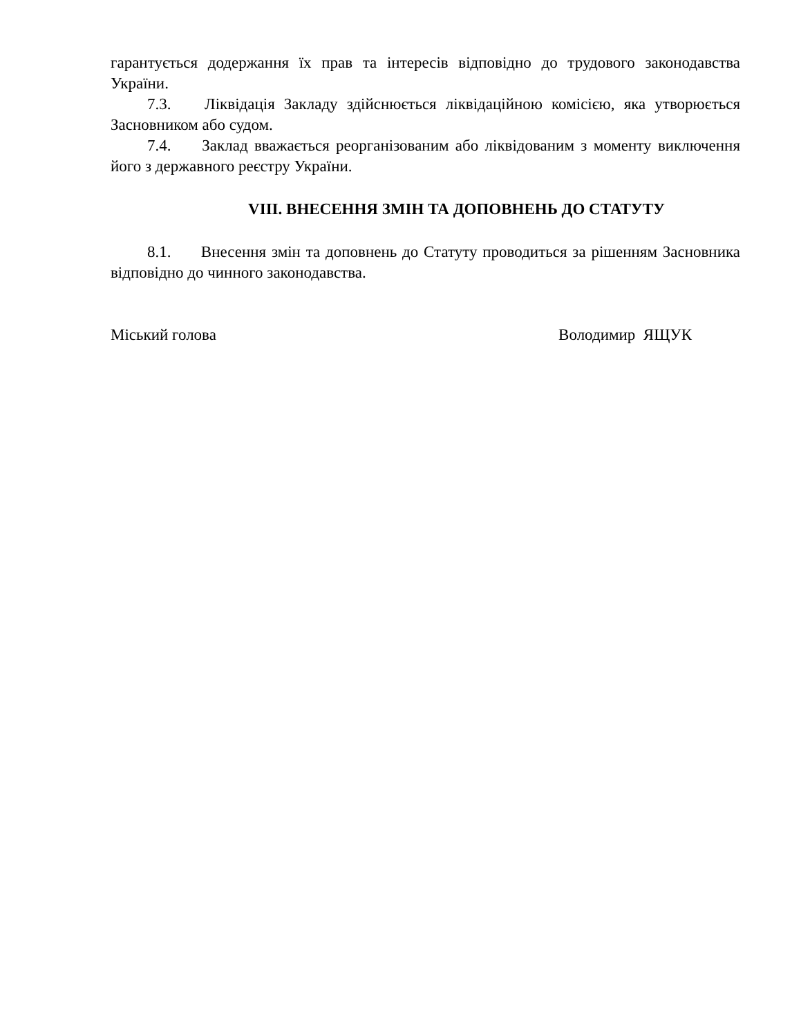гарантується додержання їх прав та інтересів відповідно до трудового законодавства України.
7.3. Ліквідація Закладу здійснюється ліквідаційною комісією, яка утворюється Засновником або судом.
7.4. Заклад вважається реорганізованим або ліквідованим з моменту виключення його з державного реєстру України.
VIII. ВНЕСЕННЯ ЗМІН ТА ДОПОВНЕНЬ ДО СТАТУТУ
8.1. Внесення змін та доповнень до Статуту проводиться за рішенням Засновника відповідно до чинного законодавства.
Міський голова Володимир ЯЩУК